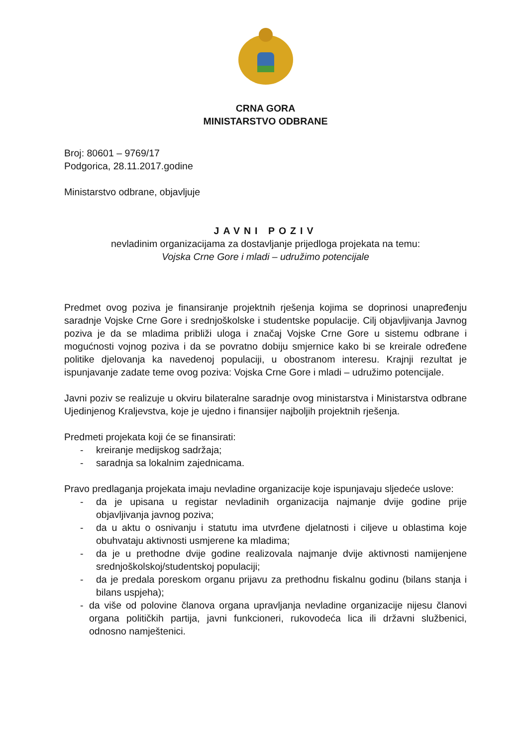CRNA GORA
MINISTARSTVO ODBRANE
Broj: 80601 – 9769/17
Podgorica, 28.11.2017.godine
Ministarstvo odbrane, objavljuje
JAVNI POZIV
nevladinim organizacijama za dostavljanje prijedloga projekata na temu:
Vojska Crne Gore i mladi – udružimo potencijale
Predmet ovog poziva je finansiranje projektnih rješenja kojima se doprinosi unapređenju saradnje Vojske Crne Gore i srednjoškolske i studentske populacije. Cilj objavljivanja Javnog poziva je da se mladima približi uloga i značaj Vojske Crne Gore u sistemu odbrane i mogućnosti vojnog poziva i da se povratno dobiju smjernice kako bi se kreirale određene politike djelovanja ka navedenoj populaciji, u obostranom interesu. Krajnji rezultat je ispunjavanje zadate teme ovog poziva: Vojska Crne Gore i mladi – udružimo potencijale.
Javni poziv se realizuje u okviru bilateralne saradnje ovog ministarstva i Ministarstva odbrane Ujedinjenog Kraljevstva, koje je ujedno i finansijer najboljih projektnih rješenja.
Predmeti projekata koji će se finansirati:
- kreiranje medijskog sadržaja;
- saradnja sa lokalnim zajednicama.
Pravo predlaganja projekata imaju nevladine organizacije koje ispunjavaju sljedeće uslove:
- da je upisana u registar nevladinih organizacija najmanje dvije godine prije objavljivanja javnog poziva;
- da u aktu o osnivanju i statutu ima utvrđene djelatnosti i ciljeve u oblastima koje obuhvataju aktivnosti usmjerene ka mladima;
- da je u prethodne dvije godine realizovala najmanje dvije aktivnosti namijenjene srednjoškolskoj/studentskoj populaciji;
- da je predala poreskom organu prijavu za prethodnu fiskalnu godinu (bilans stanja i bilans uspjeha);
- da više od polovine članova organa upravljanja nevladine organizacije nijesu članovi organa političkih partija, javni funkcioneri, rukovodeća lica ili državni službenici, odnosno namještenici.